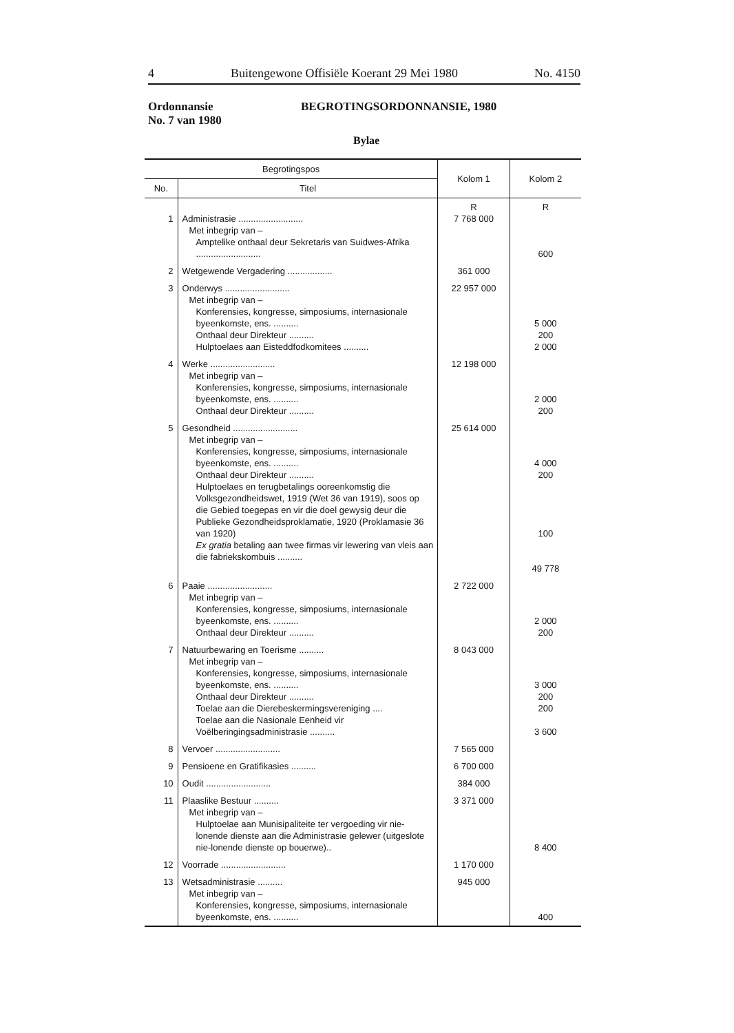4 Buitengewone Offisiële Koerant 29 Mei 1980 No. 4150
Ordonnansie
No. 7 van 1980
BEGROTINGSORDONNANSIE, 1980
Bylae
| Begrotingspos | | Kolom 1 | Kolom 2 |
| --- | --- | --- | --- |
| No. | Titel | | |
| 1 | Administrasie .......................... Met inbegrip van – Amptelike onthaal deur Sekretaris van Suidwes-Afrika .......................... | R 7 768 000 | R 600 |
| 2 | Wetgewende Vergadering .................. | 361 000 | |
| 3 | Onderwys .......................... Met inbegrip van – Konferensies, kongresse, simposiums, internasionale byeenkomste, ens. .......... Onthaal deur Direkteur .......... Hulptoelaes aan Eisteddfodkomitees .......... | 22 957 000 | 5 000 200 2 000 |
| 4 | Werke .......................... Met inbegrip van – Konferensies, kongresse, simposiums, internasionale byeenkomste, ens. .......... Onthaal deur Direkteur .......... | 12 198 000 | 2 000 200 |
| 5 | Gesondheid .......................... Met inbegrip van – Konferensies, kongresse, simposiums, internasionale byeenkomste, ens. .......... Onthaal deur Direkteur .......... Hulptoelaes en terugbetalings ooreenkomstig die Volksgezondheidswet, 1919 (Wet 36 van 1919), soos op die Gebied toegepas en vir die doel gewysig deur die Publieke Gezondheidsproklamatie, 1920 (Proklamasie 36 van 1920) Ex gratia betaling aan twee firmas vir lewering van vleis aan die fabriekskombuis .......... | 25 614 000 | 4 000 200 100 49 778 |
| 6 | Paaie .......................... Met inbegrip van – Konferensies, kongresse, simposiums, internasionale byeenkomste, ens. .......... Onthaal deur Direkteur .......... | 2 722 000 | 2 000 200 |
| 7 | Natuurbewaring en Toerisme .......... Met inbegrip van – Konferensies, kongresse, simposiums, internasionale byeenkomste, ens. .......... Onthaal deur Direkteur .......... Toelae aan die Dierebeskermingsvereniging .... Toelae aan die Nasionale Eenheid vir Voëlberingingsadministrasie .......... | 8 043 000 | 3 000 200 200 3 600 |
| 8 | Vervoer .......................... | 7 565 000 | |
| 9 | Pensioene en Gratifikasies .......... | 6 700 000 | |
| 10 | Oudit .......................... | 384 000 | |
| 11 | Plaaslike Bestuur .......... Met inbegrip van – Hulptoelae aan Munisipaliteite ter vergoeding vir nie-lonende dienste aan die Administrasie gelewer (uitgeslote nie-lonende dienste op bouerwe).. | 3 371 000 | 8 400 |
| 12 | Voorrade .......................... | 1 170 000 | |
| 13 | Wetsadministrasie .......... Met inbegrip van – Konferensies, kongresse, simposiums, internasionale byeenkomste, ens. .......... | 945 000 | 400 |